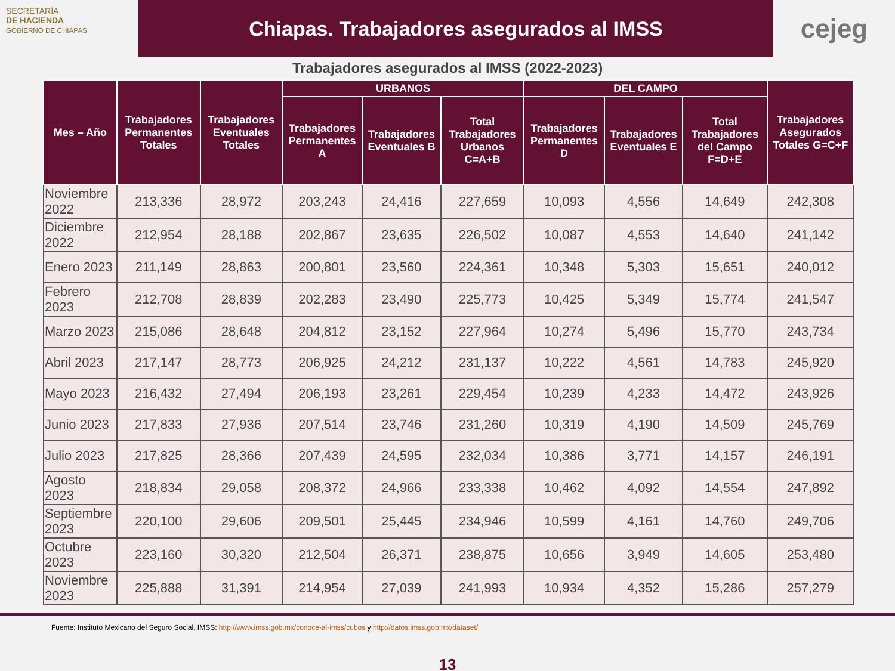SECRETARÍA
DE HACIENDA
GOBIERNO DE CHIAPAS
Chiapas. Trabajadores asegurados al IMSS
cejeg
Trabajadores asegurados al IMSS (2022-2023)
| Mes – Año | Trabajadores Permanentes Totales | Trabajadores Eventuales Totales | URBANOS | | | DEL CAMPO | | | Trabajadores Asegurados Totales G=C+F |
| --- | --- | --- | --- | --- | --- | --- | --- | --- | --- |
| | | | Trabajadores Permanentes A | Trabajadores Eventuales B | Total Trabajadores Urbanos C=A+B | Trabajadores Permanentes D | Trabajadores Eventuales E | Total Trabajadores del Campo F=D+E | |
| Noviembre 2022 | 213,336 | 28,972 | 203,243 | 24,416 | 227,659 | 10,093 | 4,556 | 14,649 | 242,308 |
| Diciembre 2022 | 212,954 | 28,188 | 202,867 | 23,635 | 226,502 | 10,087 | 4,553 | 14,640 | 241,142 |
| Enero 2023 | 211,149 | 28,863 | 200,801 | 23,560 | 224,361 | 10,348 | 5,303 | 15,651 | 240,012 |
| Febrero 2023 | 212,708 | 28,839 | 202,283 | 23,490 | 225,773 | 10,425 | 5,349 | 15,774 | 241,547 |
| Marzo 2023 | 215,086 | 28,648 | 204,812 | 23,152 | 227,964 | 10,274 | 5,496 | 15,770 | 243,734 |
| Abril 2023 | 217,147 | 28,773 | 206,925 | 24,212 | 231,137 | 10,222 | 4,561 | 14,783 | 245,920 |
| Mayo 2023 | 216,432 | 27,494 | 206,193 | 23,261 | 229,454 | 10,239 | 4,233 | 14,472 | 243,926 |
| Junio 2023 | 217,833 | 27,936 | 207,514 | 23,746 | 231,260 | 10,319 | 4,190 | 14,509 | 245,769 |
| Julio 2023 | 217,825 | 28,366 | 207,439 | 24,595 | 232,034 | 10,386 | 3,771 | 14,157 | 246,191 |
| Agosto 2023 | 218,834 | 29,058 | 208,372 | 24,966 | 233,338 | 10,462 | 4,092 | 14,554 | 247,892 |
| Septiembre 2023 | 220,100 | 29,606 | 209,501 | 25,445 | 234,946 | 10,599 | 4,161 | 14,760 | 249,706 |
| Octubre 2023 | 223,160 | 30,320 | 212,504 | 26,371 | 238,875 | 10,656 | 3,949 | 14,605 | 253,480 |
| Noviembre 2023 | 225,888 | 31,391 | 214,954 | 27,039 | 241,993 | 10,934 | 4,352 | 15,286 | 257,279 |
Fuente: Instituto Mexicano del Seguro Social. IMSS: http://www.imss.gob.mx/conoce-al-imss/cubos y http://datos.imss.gob.mx/dataset/
13